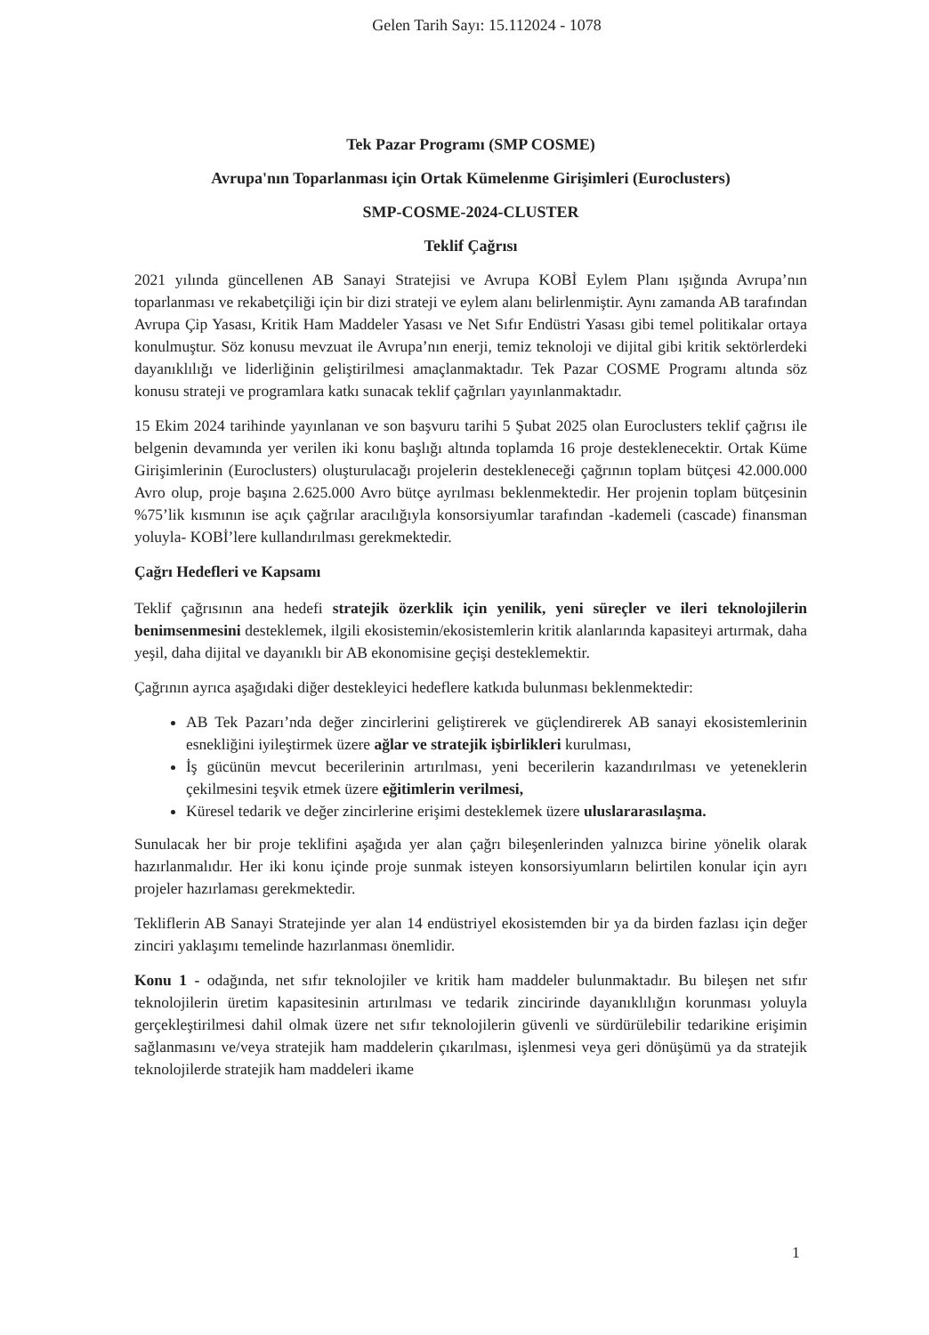Gelen Tarih Sayı: 15.112024 - 1078
Tek Pazar Programı (SMP COSME)
Avrupa'nın Toparlanması için Ortak Kümelenme Girişimleri (Euroclusters)
SMP-COSME-2024-CLUSTER
Teklif Çağrısı
2021 yılında güncellenen AB Sanayi Stratejisi ve Avrupa KOBİ Eylem Planı ışığında Avrupa’nın toparlanması ve rekabetçiliği için bir dizi strateji ve eylem alanı belirlenmiştir. Aynı zamanda AB tarafından Avrupa Çip Yasası, Kritik Ham Maddeler Yasası ve Net Sıfır Endüstri Yasası gibi temel politikalar ortaya konulmuştur. Söz konusu mevzuat ile Avrupa’nın enerji, temiz teknoloji ve dijital gibi kritik sektörlerdeki dayanıklılığı ve liderliğinin geliştirilmesi amaçlanmaktadır. Tek Pazar COSME Programı altında söz konusu strateji ve programlara katkı sunacak teklif çağrıları yayınlanmaktadır.
15 Ekim 2024 tarihinde yayınlanan ve son başvuru tarihi 5 Şubat 2025 olan Euroclusters teklif çağrısı ile belgenin devamında yer verilen iki konu başlığı altında toplamda 16 proje desteklenecektir. Ortak Küme Girişimlerinin (Euroclusters) oluşturulacağı projelerin destekleneceği çağrının toplam bütçesi 42.000.000 Avro olup, proje başına 2.625.000 Avro bütçe ayrılması beklenmektedir. Her projenin toplam bütçesinin %75’lik kısmının ise açık çağrılar aracılığıyla konsorsiyumlar tarafından -kademeli (cascade) finansman yoluyla- KOBİ’lere kullandırılması gerekmektedir.
Çağrı Hedefleri ve Kapsamı
Teklif çağrısının ana hedefi stratejik özerklik için yenilik, yeni süreçler ve ileri teknolojilerin benimsenmesini desteklemek, ilgili ekosistemin/ekosistemlerin kritik alanlarında kapasiteyi artırmak, daha yeşil, daha dijital ve dayanıklı bir AB ekonomisine geçişi desteklemektir.
Çağrının ayrıca aşağıdaki diğer destekleyici hedeflere katkıda bulunması beklenmektedir:
AB Tek Pazarı’nda değer zincirlerini geliştirerek ve güçlendirerek AB sanayi ekosistemlerinin esnekliğini iyileştirmek üzere ağlar ve stratejik işbirlikleri kurulması,
İş gücünün mevcut becerilerinin artırılması, yeni becerilerin kazandırılması ve yeteneklerin çekilmesini teşvik etmek üzere eğitimlerin verilmesi,
Küresel tedarik ve değer zincirlerine erişimi desteklemek üzere uluslararasılaşma.
Sunulacak her bir proje teklifini aşağıda yer alan çağrı bileşenlerinden yalnızca birine yönelik olarak hazırlanmalıdır. Her iki konu içinde proje sunmak isteyen konsorsiyumların belirtilen konular için ayrı projeler hazırlaması gerekmektedir.
Tekliflerin AB Sanayi Stratejinde yer alan 14 endüstriyel ekosistemden bir ya da birden fazlası için değer zinciri yaklaşımı temelinde hazırlanması önemlidir.
Konu 1 - odağında, net sıfır teknolojiler ve kritik ham maddeler bulunmaktadır. Bu bileşen net sıfır teknolojilerin üretim kapasitesinin artırılması ve tedarik zincirinde dayanıklılığın korunması yoluyla gerçekleştirilmesi dahil olmak üzere net sıfır teknolojilerin güvenli ve sürdürülebilir tedarikine erişimin sağlanmasını ve/veya stratejik ham maddelerin çıkarılması, işlenmesi veya geri dönüşümü ya da stratejik teknolojilerde stratejik ham maddeleri ikame
1